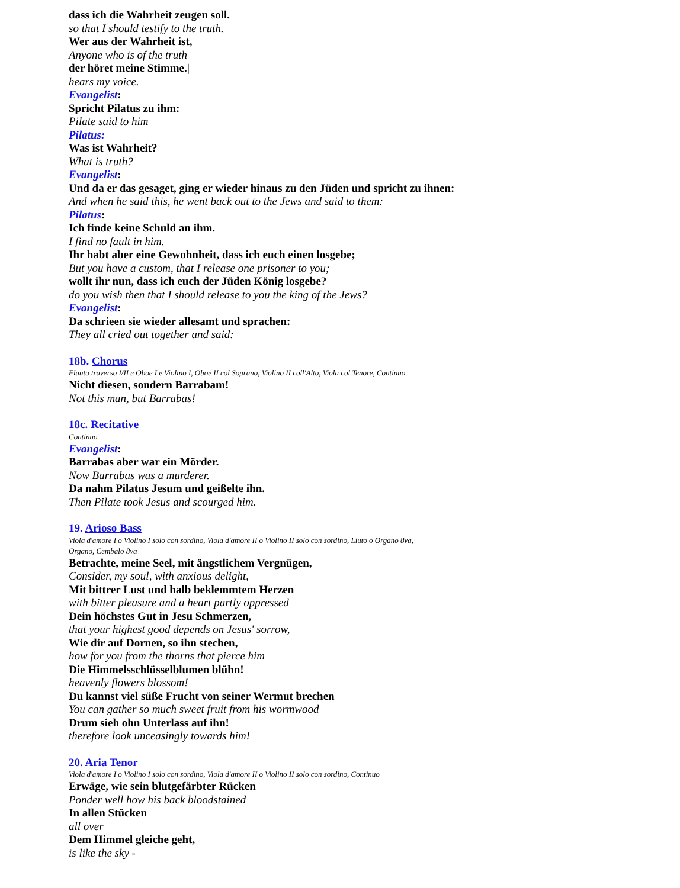dass ich die Wahrheit zeugen soll.
so that I should testify to the truth.
Wer aus der Wahrheit ist,
Anyone who is of the truth
der höret meine Stimme.|
hears my voice.
Evangelist:
Spricht Pilatus zu ihm:
Pilate said to him
Pilatus:
Was ist Wahrheit?
What is truth?
Evangelist:
Und da er das gesaget, ging er wieder hinaus zu den Jüden und spricht zu ihnen:
And when he said this, he went back out to the Jews and said to them:
Pilatus:
Ich finde keine Schuld an ihm.
I find no fault in him.
Ihr habt aber eine Gewohnheit, dass ich euch einen losgebe;
But you have a custom, that I release one prisoner to you;
wollt ihr nun, dass ich euch der Jüden König losgebe?
do you wish then that I should release to you the king of the Jews?
Evangelist:
Da schrieen sie wieder allesamt und sprachen:
They all cried out together and said:
18b. Chorus
Flauto traverso I/II e Oboe I e Violino I, Oboe II col Soprano, Violino II coll'Alto, Viola col Tenore, Continuo
Nicht diesen, sondern Barrabam!
Not this man, but Barrabas!
18c. Recitative
Continuo
Evangelist:
Barrabas aber war ein Mörder.
Now Barrabas was a murderer.
Da nahm Pilatus Jesum und geißelte ihn.
Then Pilate took Jesus and scourged him.
19. Arioso Bass
Viola d'amore I o Violino I solo con sordino, Viola d'amore II o Violino II solo con sordino, Liuto o Organo 8va,
Organo, Cembalo 8va
Betrachte, meine Seel, mit ängstlichem Vergnügen,
Consider, my soul, with anxious delight,
Mit bittrer Lust und halb beklemmtem Herzen
with bitter pleasure and a heart partly oppressed
Dein höchstes Gut in Jesu Schmerzen,
that your highest good depends on Jesus' sorrow,
Wie dir auf Dornen, so ihn stechen,
how for you from the thorns that pierce him
Die Himmelsschlüsselblumen blühn!
heavenly flowers blossom!
Du kannst viel süße Frucht von seiner Wermut brechen
You can gather so much sweet fruit from his wormwood
Drum sieh ohn Unterlass auf ihn!
therefore look unceasingly towards him!
20. Aria Tenor
Viola d'amore I o Violino I solo con sordino, Viola d'amore II o Violino II solo con sordino, Continuo
Erwäge, wie sein blutgefärbter Rücken
Ponder well how his back bloodstained
In allen Stücken
all over
Dem Himmel gleiche geht,
is like the sky -